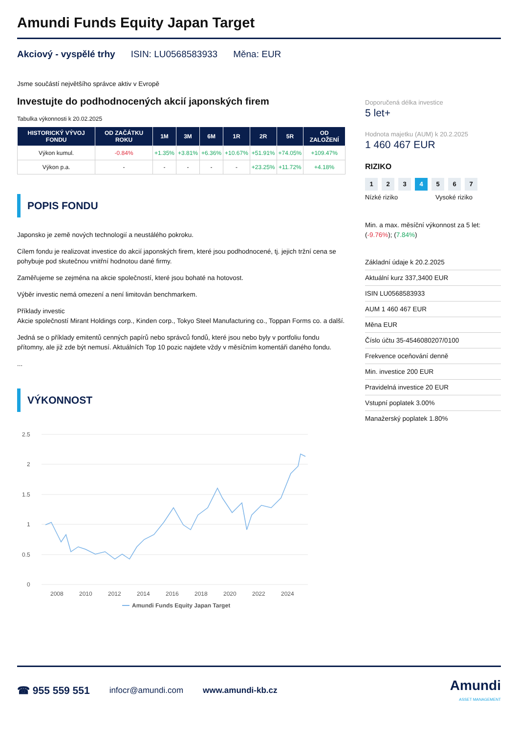Amundi Funds Equity Japan Target
Akciový - vyspělé trhy ISIN: LU0568583933 Měna: EUR
Jsme součástí největšího správce aktiv v Evropě
Investujte do podhodnocených akcií japonských firem
Tabulka výkonnosti k 20.02.2025
| HISTORICKÝ VÝVOJ FONDU | OD ZAČÁTKU ROKU | 1M | 3M | 6M | 1R | 2R | 5R | OD ZALOŽENÍ |
| --- | --- | --- | --- | --- | --- | --- | --- | --- |
| Výkon kumul. | -0.84% | +1.35% | +3.81% | +6.36% | +10.67% | +51.91% | +74.05% | +109.47% |
| Výkon p.a. | - | - | - | - | - | +23.25% | +11.72% | +4.18% |
POPIS FONDU
Japonsko je země nových technologií a neustálého pokroku.
Cílem fondu je realizovat investice do akcií japonských firem, které jsou podhodnocené, tj. jejich tržní cena se pohybuje pod skutečnou vnitřní hodnotou dané firmy.
Zaměřujeme se zejména na akcie společností, které jsou bohaté na hotovost.
Výběr investic nemá omezení a není limitován benchmarkem.
Příklady investic
Akcie společností Mirant Holdings corp., Kinden corp., Tokyo Steel Manufacturing co., Toppan Forms co. a další.
Jedná se o příklady emitentů cenných papírů nebo správců fondů, které jsou nebo byly v portfoliu fondu přítomny, ale již zde být nemusí. Aktuálních Top 10 pozic najdete vždy v měsíčním komentáři daného fondu.
...
VÝKONNOST
2.5
2
1.5
1
0.5
0
2008
2010
2012
2014
2016
2018
2020
2022
2024
Amundi Funds Equity Japan Target
Doporučená délka investice
5 let+
Hodnota majetku (AUM) k 20.2.2025
1 460 467 EUR
RIZIKO
1 2 3 4 5 6 7
Nízké riziko Vysoké riziko
Min. a max. měsíční výkonnost za 5 let:
(-9.76%); (7.84%)
Základní údaje k 20.2.2025
Aktuální kurz 337,3400 EUR
ISIN LU0568583933
AUM 1 460 467 EUR
Měna EUR
Číslo účtu 35-4546080207/0100
Frekvence oceňování denně
Min. investice 200 EUR
Pravidelná investice 20 EUR
Vstupní poplatek 3.00%
Manažerský poplatek 1.80%
☎ 955 559 551 infocr@amundi.com www.amundi-kb.cz Amundi
ASSET MANAGEMENT